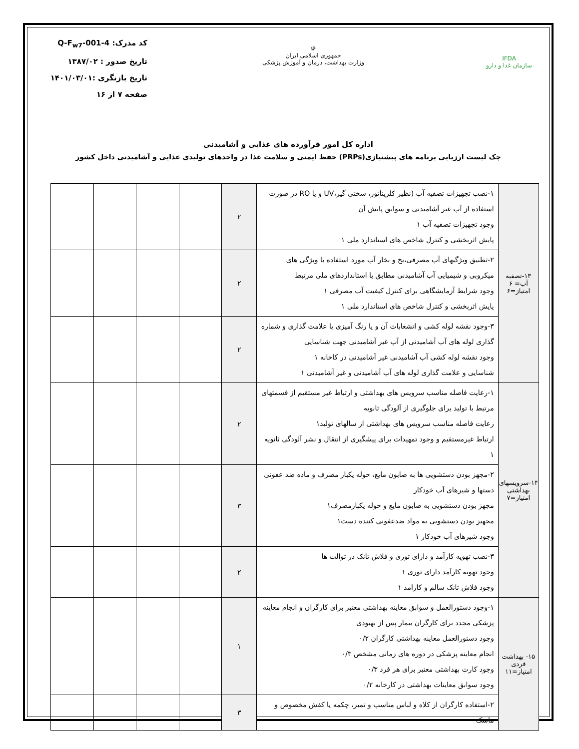IFDA
سازمان غذا و دارو
☫
جمهوری اسلامی ایران
وزارت بهداشت، درمان و آموزش پزشکی
کد مدرک: Q-F<sub>w7</sub>-001-4
تاریخ صدور : ۱۳۸۷/۰۲
تاریخ بازنگری :۱۴۰۱/۰۳/۰۱
صفحه ۷ از ۱۶
اداره کل امور فرآورده های غذایی و آشامیدنی
چک لیست ارزیابی برنامه های پیشنیازی(PRPs) حفظ ایمنی و سلامت غذا در واحدهای تولیدی غذایی و آشامیدنی داخل کشور
| ۱۳-تصفیه آب= ۶ امتیاز=۶ | ۱-نصب تجهیزات تصفیه آب (نظیر کلریناتور، سختی گیر،UV و یا RO در صورت استفاده از آب غیر آشامیدنی و سوابق پایش آن وجود تجهیزات تصفیه آب ۱ پایش اثربخشی و کنترل شاخص های استاندارد ملی ۱ | ۲ | | | | |
| | ۲-تطبیق ویژگیهای آب مصرفی،یخ و بخار آب مورد استفاده با ویژگی های میکروبی و شیمیایی آب آشامیدنی مطابق با استانداردهای ملی مرتبط وجود شرایط آزمایشگاهی برای کنترل کیفیت آب مصرفی ۱ پایش اثربخشی و کنترل شاخص های استاندارد ملی ۱ | ۲ | | | | |
| | ۳-وجود نقشه لوله کشی و انشعابات آن و یا رنگ آمیزی یا علامت گذاری و شماره گذاری لوله های آب آشامیدنی از آب غیر آشامیدنی جهت شناسایی وجود نقشه لوله کشی آب آشامیدنی غیر آشامیدنی در کاخانه ۱ شناسایی و علامت گذاری لوله های آب آشامیدنی و غیر آشامیدنی ۱ | ۲ | | | | |
| ۱۴-سرویسهای بهداشتی امتیاز=۷ | ۱-رعایت فاصله مناسب سرویس های بهداشتی و ارتباط غیر مستقیم از قسمتهای مرتبط با تولید برای جلوگیری از آلودگی ثانویه رعایت فاصله مناسب سرویس های بهداشتی از سالهای تولید۱ ارتباط غیرمستقیم و وجود تمهیدات برای پیشگیری از انتقال و نشر آلودگی ثانویه ۱ | ۲ | | | | |
| | ۲-مجهز بودن دستشویی ها به صابون مایع، حوله یکبار مصرف و ماده ضد عفونی دستها و شیرهای آب خودکار مجهز بودن دستشویی به صابون مایع و حوله یکبارمصرف۱ مجهیز بودن دستشویی به مواد ضدعفونی کننده دست۱ وجود شیرهای آب خودکار ۱ | ۳ | | | | |
| | ۳-نصب تهویه کارآمد و دارای توری و فلاش تانک در توالت ها وجود تهویه کارآمد دارای توری ۱ وجود فلاش تانک سالم و کارامد ۱ | ۲ | | | | |
| ۱۵- بهداشت فردی امتیاز=۱۱ | ۱-وجود دستورالعمل و سوابق معاینه بهداشتی معتبر برای کارگران و انجام معاینه پزشکی مجدد برای کارگران بیمار پس از بهبودی وجود دستورالعمل معاینه بهداشتی کارگران ۰/۲ انجام معاینه پزشکی در دوره های زمانی مشخص ۰/۳ وجود کارت بهداشتی معتبر برای هر فرد ۰/۳ وجود سوابق معاینات بهداشتی در کارخانه ۰/۲ | ۱ | | | | |
| | ۲-استفاده کارگران از کلاه و لباس مناسب و تمیز، چکمه یا کفش مخصوص و ماسک | ۳ | | | | |